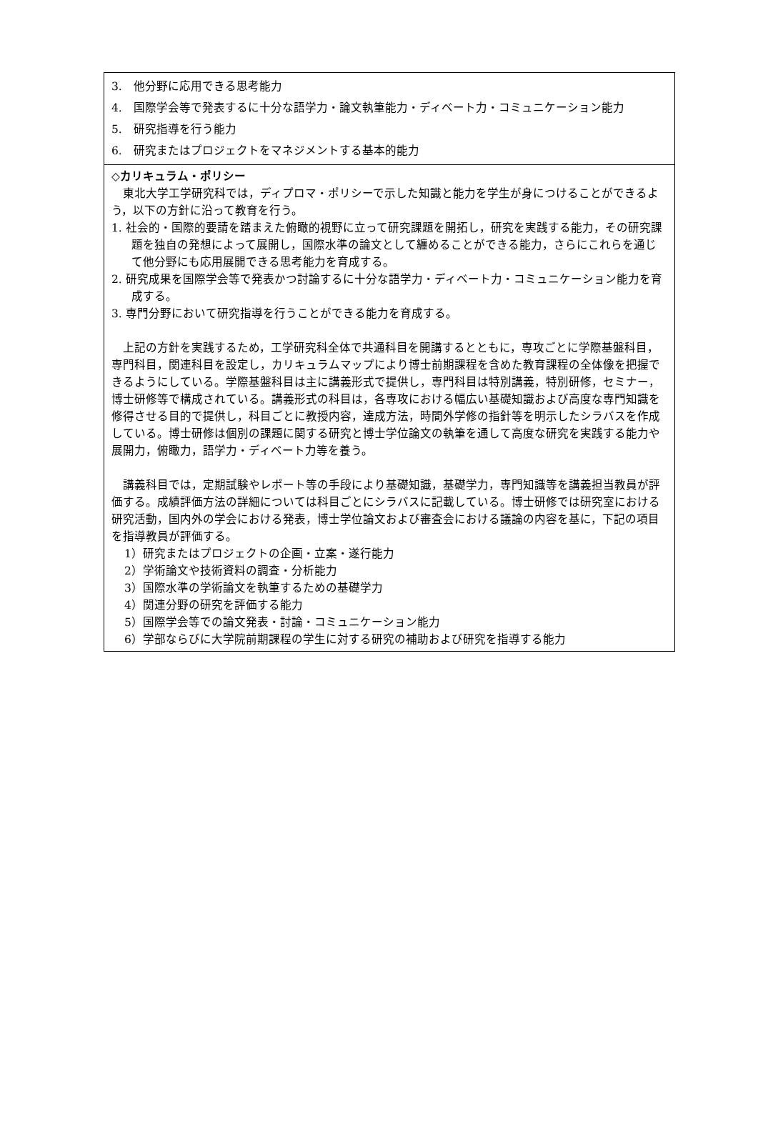3.　他分野に応用できる思考能力
4.　国際学会等で発表するに十分な語学力・論文執筆能力・ディベート力・コミュニケーション能力
5.　研究指導を行う能力
6.　研究またはプロジェクトをマネジメントする基本的能力
◇カリキュラム・ポリシー
東北大学工学研究科では，ディプロマ・ポリシーで示した知識と能力を学生が身につけることができるよう，以下の方針に沿って教育を行う。
1. 社会的・国際的要請を踏まえた俯瞰的視野に立って研究課題を開拓し，研究を実践する能力，その研究課題を独自の発想によって展開し，国際水準の論文として纏めることができる能力，さらにこれらを通じて他分野にも応用展開できる思考能力を育成する。
2. 研究成果を国際学会等で発表かつ討論するに十分な語学力・ディベート力・コミュニケーション能力を育成する。
3. 専門分野において研究指導を行うことができる能力を育成する。
上記の方針を実践するため，工学研究科全体で共通科目を開講するとともに，専攻ごとに学際基盤科目，専門科目，関連科目を設定し，カリキュラムマップにより博士前期課程を含めた教育課程の全体像を把握できるようにしている。学際基盤科目は主に講義形式で提供し，専門科目は特別講義，特別研修，セミナー，博士研修等で構成されている。講義形式の科目は，各専攻における幅広い基礎知識および高度な専門知識を修得させる目的で提供し，科目ごとに教授内容，達成方法，時間外学修の指針等を明示したシラバスを作成している。博士研修は個別の課題に関する研究と博士学位論文の執筆を通して高度な研究を実践する能力や展開力，俯瞰力，語学力・ディベート力等を養う。
講義科目では，定期試験やレポート等の手段により基礎知識，基礎学力，専門知識等を講義担当教員が評価する。成績評価方法の詳細については科目ごとにシラバスに記載している。博士研修では研究室における研究活動，国内外の学会における発表，博士学位論文および審査会における議論の内容を基に，下記の項目を指導教員が評価する。
1）研究またはプロジェクトの企画・立案・遂行能力
2）学術論文や技術資料の調査・分析能力
3）国際水準の学術論文を執筆するための基礎学力
4）関連分野の研究を評価する能力
5）国際学会等での論文発表・討論・コミュニケーション能力
6）学部ならびに大学院前期課程の学生に対する研究の補助および研究を指導する能力